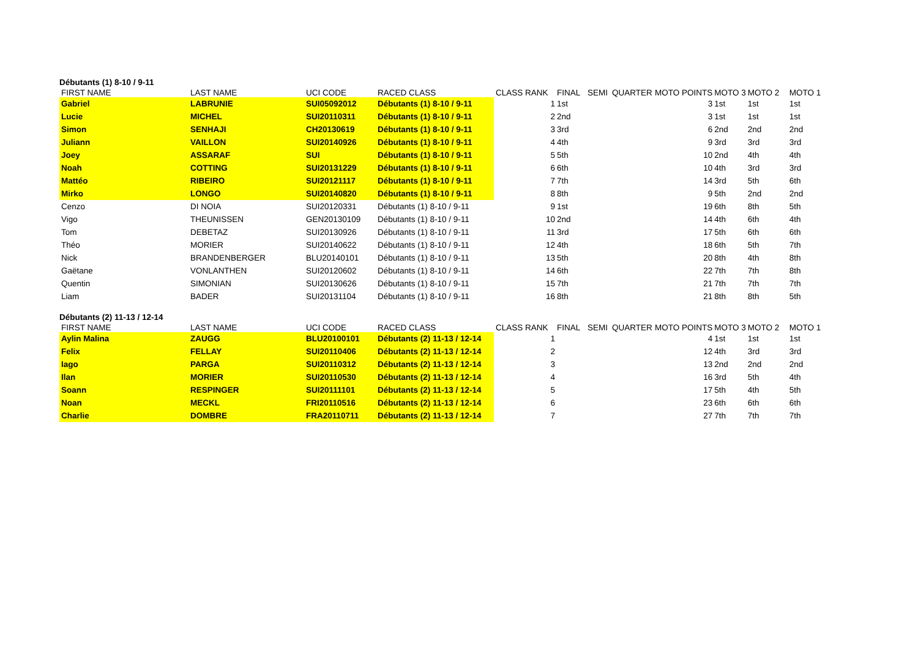Débutants (1) 8-10 / 9-11
| FIRST NAME | LAST NAME | UCI CODE | RACED CLASS | CLASS RANK | FINAL | SEMI | QUARTER | MOTO POINTS | MOTO 3 | MOTO 2 | MOTO 1 |
| --- | --- | --- | --- | --- | --- | --- | --- | --- | --- | --- | --- |
| Gabriel | LABRUNIE | SUI05092012 | Débutants (1) 8-10 / 9-11 | 1 | 1st | | | 3 | 1st | 1st | 1st |
| Lucie | MICHEL | SUI20110311 | Débutants (1) 8-10 / 9-11 | 2 | 2nd | | | 3 | 1st | 1st | 1st |
| Simon | SENHAJI | CH20130619 | Débutants (1) 8-10 / 9-11 | 3 | 3rd | | | 6 | 2nd | 2nd | 2nd |
| Juliann | VAILLON | SUI20140926 | Débutants (1) 8-10 / 9-11 | 4 | 4th | | | 9 | 3rd | 3rd | 3rd |
| Joey | ASSARAF | SUI | Débutants (1) 8-10 / 9-11 | 5 | 5th | | | 10 | 2nd | 4th | 4th |
| Noah | COTTING | SUI20131229 | Débutants (1) 8-10 / 9-11 | 6 | 6th | | | 10 | 4th | 3rd | 3rd |
| Mattéo | RIBEIRO | SUI20121117 | Débutants (1) 8-10 / 9-11 | 7 | 7th | | | 14 | 3rd | 5th | 6th |
| Mirko | LONGO | SUI20140820 | Débutants (1) 8-10 / 9-11 | 8 | 8th | | | 9 | 5th | 2nd | 2nd |
| Cenzo | DI NOIA | SUI20120331 | Débutants (1) 8-10 / 9-11 | 9 | 1st | | | 19 | 6th | 8th | 5th |
| Vigo | THEUNISSEN | GEN20130109 | Débutants (1) 8-10 / 9-11 | 10 | 2nd | | | 14 | 4th | 6th | 4th |
| Tom | DEBETAZ | SUI20130926 | Débutants (1) 8-10 / 9-11 | 11 | 3rd | | | 17 | 5th | 6th | 6th |
| Théo | MORIER | SUI20140622 | Débutants (1) 8-10 / 9-11 | 12 | 4th | | | 18 | 6th | 5th | 7th |
| Nick | BRANDENBERGER | BLU20140101 | Débutants (1) 8-10 / 9-11 | 13 | 5th | | | 20 | 8th | 4th | 8th |
| Gaëtane | VONLANTHEN | SUI20120602 | Débutants (1) 8-10 / 9-11 | 14 | 6th | | | 22 | 7th | 7th | 8th |
| Quentin | SIMONIAN | SUI20130626 | Débutants (1) 8-10 / 9-11 | 15 | 7th | | | 21 | 7th | 7th | 7th |
| Liam | BADER | SUI20131104 | Débutants (1) 8-10 / 9-11 | 16 | 8th | | | 21 | 8th | 8th | 5th |
Débutants (2) 11-13 / 12-14
| FIRST NAME | LAST NAME | UCI CODE | RACED CLASS | CLASS RANK | FINAL | SEMI | QUARTER | MOTO POINTS | MOTO 3 | MOTO 2 | MOTO 1 |
| --- | --- | --- | --- | --- | --- | --- | --- | --- | --- | --- | --- |
| Aylin Malina | ZAUGG | BLU20100101 | Débutants (2) 11-13 / 12-14 | 1 | | | | 4 | 1st | 1st | 1st |
| Felix | FELLAY | SUI20110406 | Débutants (2) 11-13 / 12-14 | 2 | | | | 12 | 4th | 3rd | 3rd |
| Iago | PARGA | SUI20110312 | Débutants (2) 11-13 / 12-14 | 3 | | | | 13 | 2nd | 2nd | 2nd |
| Ilan | MORIER | SUI20110530 | Débutants (2) 11-13 / 12-14 | 4 | | | | 16 | 3rd | 5th | 4th |
| Soann | RESPINGER | SUI20111101 | Débutants (2) 11-13 / 12-14 | 5 | | | | 17 | 5th | 4th | 5th |
| Noan | MECKL | FRI20110516 | Débutants (2) 11-13 / 12-14 | 6 | | | | 23 | 6th | 6th | 6th |
| Charlie | DOMBRE | FRA20110711 | Débutants (2) 11-13 / 12-14 | 7 | | | | 27 | 7th | 7th | 7th |